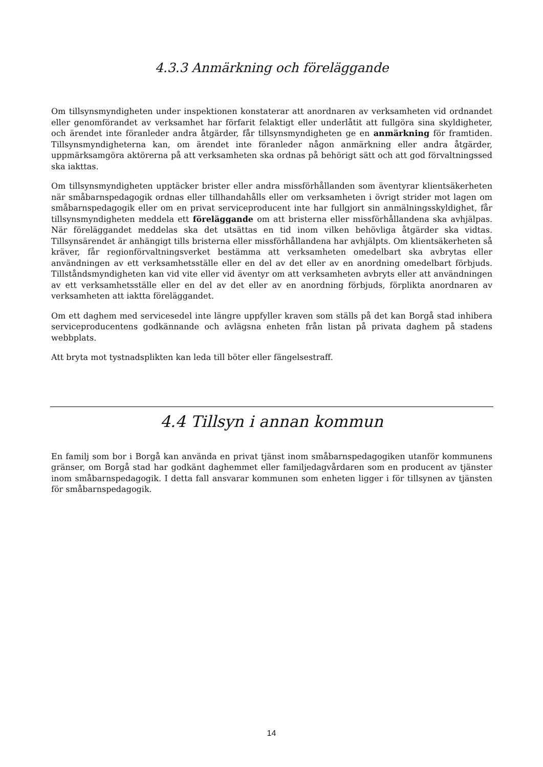4.3.3 Anmärkning och föreläggande
Om tillsynsmyndigheten under inspektionen konstaterar att anordnaren av verksamheten vid ordnandet eller genomförandet av verksamhet har förfarit felaktigt eller underlåtit att fullgöra sina skyldigheter, och ärendet inte föranleder andra åtgärder, får tillsynsmyndigheten ge en anmärkning för framtiden. Tillsynsmyndigheterna kan, om ärendet inte föranleder någon anmärkning eller andra åtgärder, uppmärksamgöra aktörerna på att verksamheten ska ordnas på behörigt sätt och att god förvaltningssed ska iakttas.
Om tillsynsmyndigheten upptäcker brister eller andra missförhållanden som äventyrar klientsäkerheten när småbarnspedagogik ordnas eller tillhandahålls eller om verksamheten i övrigt strider mot lagen om småbarnspedagogik eller om en privat serviceproducent inte har fullgjort sin anmälningsskyldighet, får tillsynsmyndigheten meddela ett föreläggande om att bristerna eller missförhållandena ska avhjälpas. När föreläggandet meddelas ska det utsättas en tid inom vilken behövliga åtgärder ska vidtas. Tillsynsärendet är anhängigt tills bristerna eller missförhållandena har avhjälpts. Om klientsäkerheten så kräver, får regionförvaltningsverket bestämma att verksamheten omedelbart ska avbrytas eller användningen av ett verksamhetsställe eller en del av det eller av en anordning omedelbart förbjuds. Tillståndsmyndigheten kan vid vite eller vid äventyr om att verksamheten avbryts eller att användningen av ett verksamhetsställe eller en del av det eller av en anordning förbjuds, förplikta anordnaren av verksamheten att iaktta föreläggandet.
Om ett daghem med servicesedel inte längre uppfyller kraven som ställs på det kan Borgå stad inhibera serviceproducentens godkännande och avlägsna enheten från listan på privata daghem på stadens webbplats.
Att bryta mot tystnadsplikten kan leda till böter eller fängelsestraff.
4.4 Tillsyn i annan kommun
En familj som bor i Borgå kan använda en privat tjänst inom småbarnspedagogiken utanför kommunens gränser, om Borgå stad har godkänt daghemmet eller familjedagvårdaren som en producent av tjänster inom småbarnspedagogik. I detta fall ansvarar kommunen som enheten ligger i för tillsynen av tjänsten för småbarnspedagogik.
14